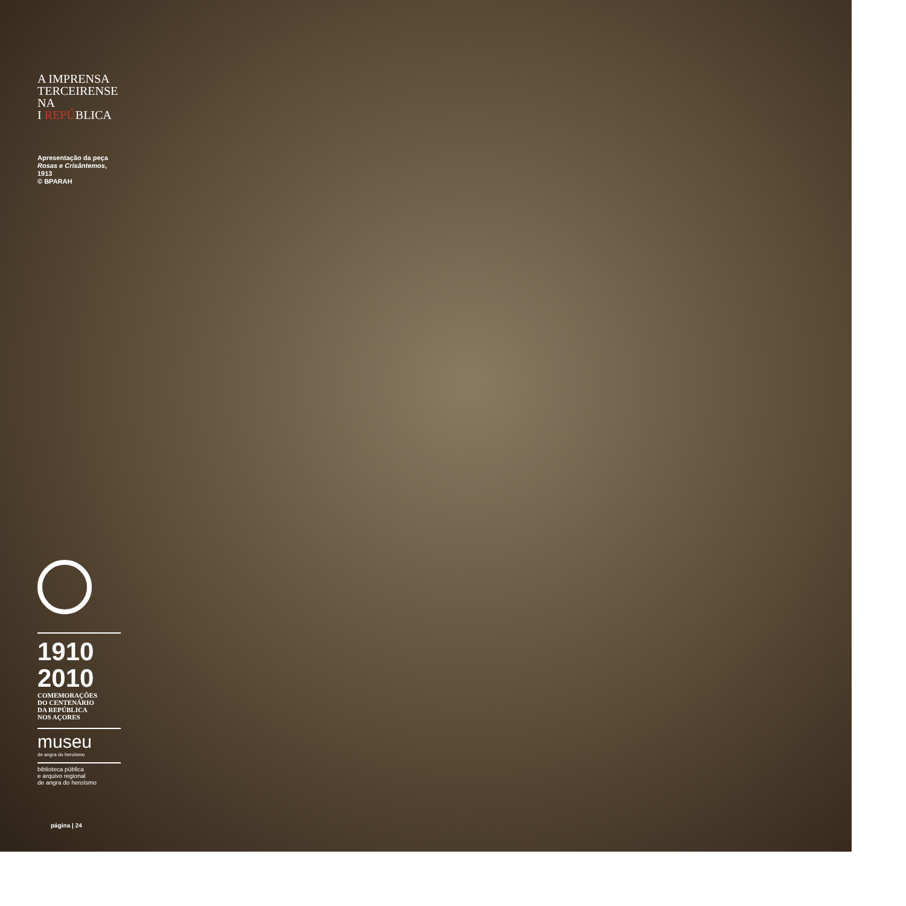A IMPRENSA
TERCEIRENSE NA
I REPÚBLICA
Apresentação da peça
Rosas e Crisântemos, 1913
© BPARAH
1910 2010
COMEMORAÇÕES
DO CENTENÁRIO
DA REPÚBLICA
NOS AÇORES
museu
de angra do heroísmo
biblioteca pública
e arquivo regional
de angra do heroísmo
página | 24